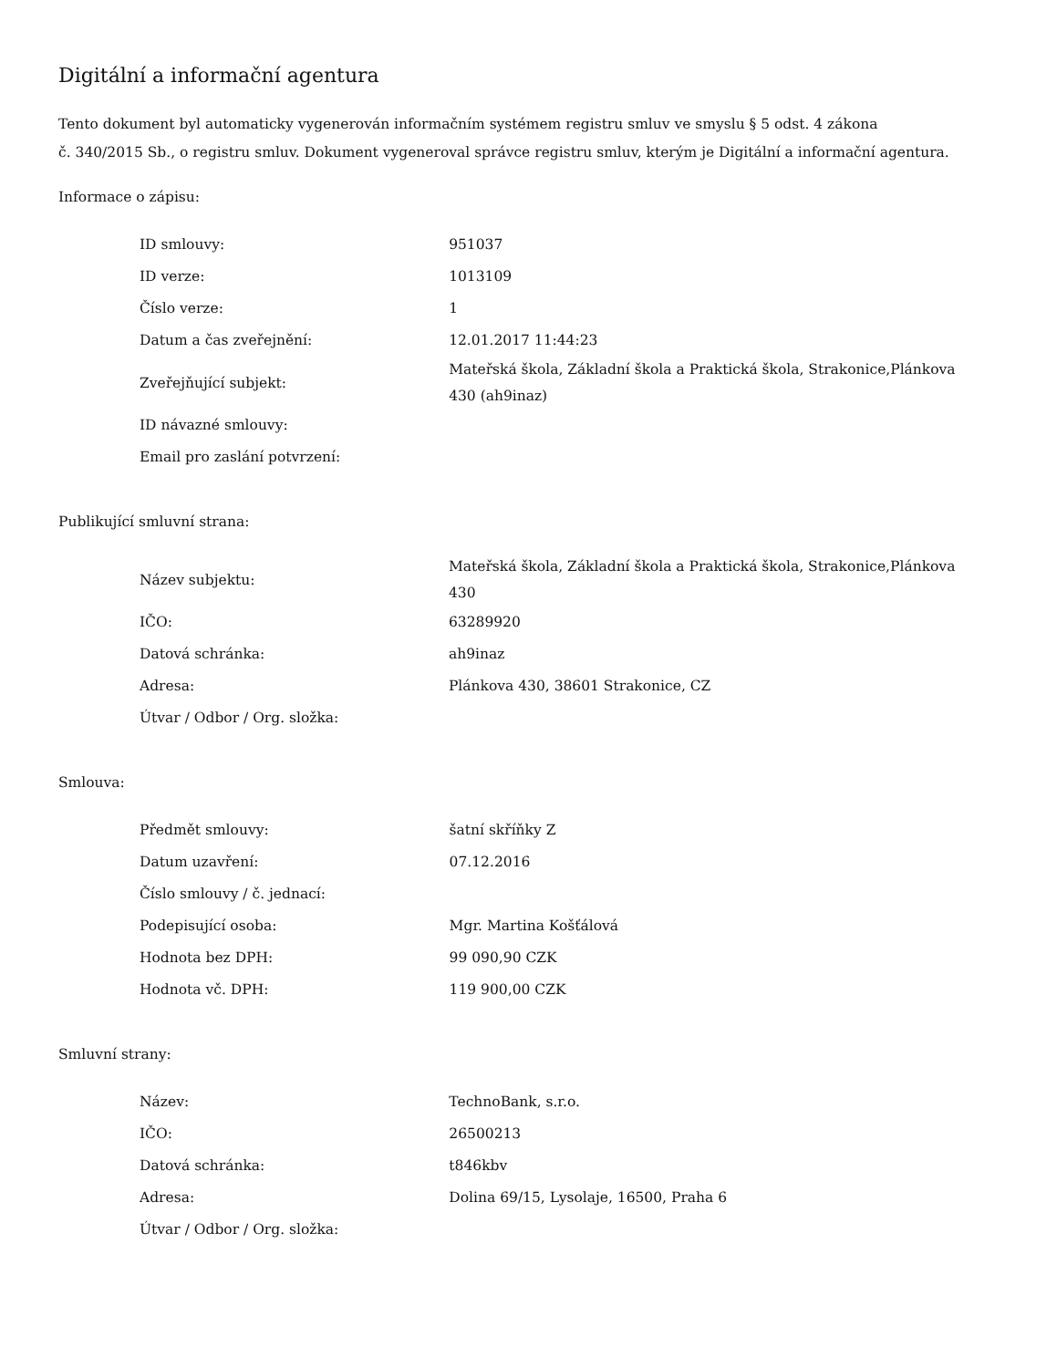Digitální a informační agentura
Tento dokument byl automaticky vygenerován informačním systémem registru smluv ve smyslu § 5 odst. 4 zákona
č. 340/2015 Sb., o registru smluv. Dokument vygeneroval správce registru smluv, kterým je Digitální a informační agentura.
Informace o zápisu:
| ID smlouvy: | 951037 |
| ID verze: | 1013109 |
| Číslo verze: | 1 |
| Datum a čas zveřejnění: | 12.01.2017 11:44:23 |
| Zveřejňující subjekt: | Mateřská škola, Základní škola a Praktická škola, Strakonice,Plánkova 430 (ah9inaz) |
| ID návazné smlouvy: | |
| Email pro zaslání potvrzení: | |
Publikující smluvní strana:
| Název subjektu: | Mateřská škola, Základní škola a Praktická škola, Strakonice,Plánkova 430 |
| IČO: | 63289920 |
| Datová schránka: | ah9inaz |
| Adresa: | Plánkova 430, 38601 Strakonice, CZ |
| Útvar / Odbor / Org. složka: | |
Smlouva:
| Předmět smlouvy: | šatní skříňky Z |
| Datum uzavření: | 07.12.2016 |
| Číslo smlouvy / č. jednací: | |
| Podepisující osoba: | Mgr. Martina Košťálová |
| Hodnota bez DPH: | 99 090,90 CZK |
| Hodnota vč. DPH: | 119 900,00 CZK |
Smluvní strany:
| Název: | TechnoBank, s.r.o. |
| IČO: | 26500213 |
| Datová schránka: | t846kbv |
| Adresa: | Dolina 69/15, Lysolaje, 16500, Praha 6 |
| Útvar / Odbor / Org. složka: | |